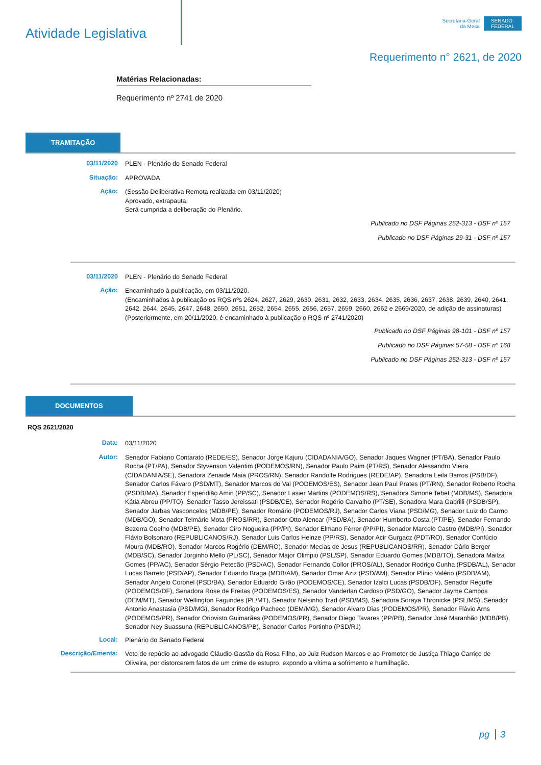Atividade Legislativa
Secretaria-Geral
da Mesa
SENADO
FEDERAL
Requerimento n° 2621, de 2020
Matérias Relacionadas:
Requerimento nº 2741 de 2020
TRAMITAÇÃO
03/11/2020
PLEN - Plenário do Senado Federal
Situação:
APROVADA
Ação:
(Sessão Deliberativa Remota realizada em 03/11/2020)
Aprovado, extrapauta.
Será cumprida a deliberação do Plenário.
Publicado no DSF Páginas 252-313 - DSF nº 157
Publicado no DSF Páginas 29-31 - DSF nº 157
03/11/2020
PLEN - Plenário do Senado Federal
Ação:
Encaminhado à publicação, em 03/11/2020.
(Encaminhados à publicação os RQS nºs 2624, 2627, 2629, 2630, 2631, 2632, 2633, 2634, 2635, 2636, 2637, 2638, 2639, 2640, 2641, 2642, 2644, 2645, 2647, 2648, 2650, 2651, 2652, 2654, 2655, 2656, 2657, 2659, 2660, 2662 e 2669/2020, de adição de assinaturas)
(Posteriormente, em 20/11/2020, é encaminhado à publicação o RQS nº 2741/2020)
Publicado no DSF Páginas 98-101 - DSF nº 157
Publicado no DSF Páginas 57-58 - DSF nº 168
Publicado no DSF Páginas 252-313 - DSF nº 157
DOCUMENTOS
RQS 2621/2020
Data:
03/11/2020
Autor:
Senador Fabiano Contarato (REDE/ES), Senador Jorge Kajuru (CIDADANIA/GO), Senador Jaques Wagner (PT/BA), Senador Paulo Rocha (PT/PA), Senador Styvenson Valentim (PODEMOS/RN), Senador Paulo Paim (PT/RS), Senador Alessandro Vieira (CIDADANIA/SE), Senadora Zenaide Maia (PROS/RN), Senador Randolfe Rodrigues (REDE/AP), Senadora Leila Barros (PSB/DF), Senador Carlos Fávaro (PSD/MT), Senador Marcos do Val (PODEMOS/ES), Senador Jean Paul Prates (PT/RN), Senador Roberto Rocha (PSDB/MA), Senador Esperidião Amin (PP/SC), Senador Lasier Martins (PODEMOS/RS), Senadora Simone Tebet (MDB/MS), Senadora Kátia Abreu (PP/TO), Senador Tasso Jereissati (PSDB/CE), Senador Rogério Carvalho (PT/SE), Senadora Mara Gabrilli (PSDB/SP), Senador Jarbas Vasconcelos (MDB/PE), Senador Romário (PODEMOS/RJ), Senador Carlos Viana (PSD/MG), Senador Luiz do Carmo (MDB/GO), Senador Telmário Mota (PROS/RR), Senador Otto Alencar (PSD/BA), Senador Humberto Costa (PT/PE), Senador Fernando Bezerra Coelho (MDB/PE), Senador Ciro Nogueira (PP/PI), Senador Elmano Férrer (PP/PI), Senador Marcelo Castro (MDB/PI), Senador Flávio Bolsonaro (REPUBLICANOS/RJ), Senador Luis Carlos Heinze (PP/RS), Senador Acir Gurgacz (PDT/RO), Senador Confúcio Moura (MDB/RO), Senador Marcos Rogério (DEM/RO), Senador Mecias de Jesus (REPUBLICANOS/RR), Senador Dário Berger (MDB/SC), Senador Jorginho Mello (PL/SC), Senador Major Olimpio (PSL/SP), Senador Eduardo Gomes (MDB/TO), Senadora Mailza Gomes (PP/AC), Senador Sérgio Petecão (PSD/AC), Senador Fernando Collor (PROS/AL), Senador Rodrigo Cunha (PSDB/AL), Senador Lucas Barreto (PSD/AP), Senador Eduardo Braga (MDB/AM), Senador Omar Aziz (PSD/AM), Senador Plínio Valério (PSDB/AM), Senador Angelo Coronel (PSD/BA), Senador Eduardo Girão (PODEMOS/CE), Senador Izalci Lucas (PSDB/DF), Senador Reguffe (PODEMOS/DF), Senadora Rose de Freitas (PODEMOS/ES), Senador Vanderlan Cardoso (PSD/GO), Senador Jayme Campos (DEM/MT), Senador Wellington Fagundes (PL/MT), Senador Nelsinho Trad (PSD/MS), Senadora Soraya Thronicke (PSL/MS), Senador Antonio Anastasia (PSD/MG), Senador Rodrigo Pacheco (DEM/MG), Senador Alvaro Dias (PODEMOS/PR), Senador Flávio Arns (PODEMOS/PR), Senador Oriovisto Guimarães (PODEMOS/PR), Senador Diego Tavares (PP/PB), Senador José Maranhão (MDB/PB), Senador Ney Suassuna (REPUBLICANOS/PB), Senador Carlos Portinho (PSD/RJ)
Local:
Plenário do Senado Federal
Descrição/Ementa:
Voto de repúdio ao advogado Cláudio Gastão da Rosa Filho, ao Juiz Rudson Marcos e ao Promotor de Justiça Thiago Carriço de Oliveira, por distorcerem fatos de um crime de estupro, expondo a vítima a sofrimento e humilhação.
pg 3